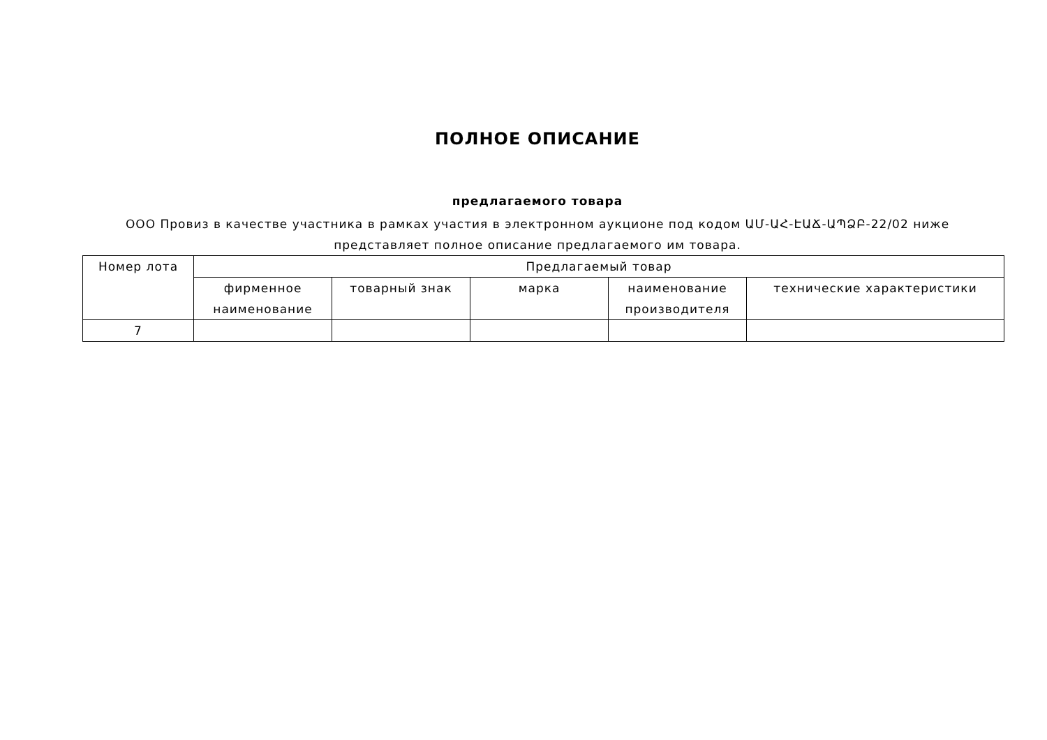ПОЛНОЕ ОПИСАНИЕ
предлагаемого товара
ООО Провиз в качестве участника в рамках участия в электронном аукционе под кодом ԱՄ-ԱՀ-ԷԱՃ-ԱՊՁԲ-22/02 ниже представляет полное описание предлагаемого им товара.
| Номер лота | Предлагаемый товар | | | | |
| --- | --- | --- | --- | --- | --- |
| | фирменное наименование | товарный знак | марка | наименование производителя | технические характеристики |
| 7 | | | | | |